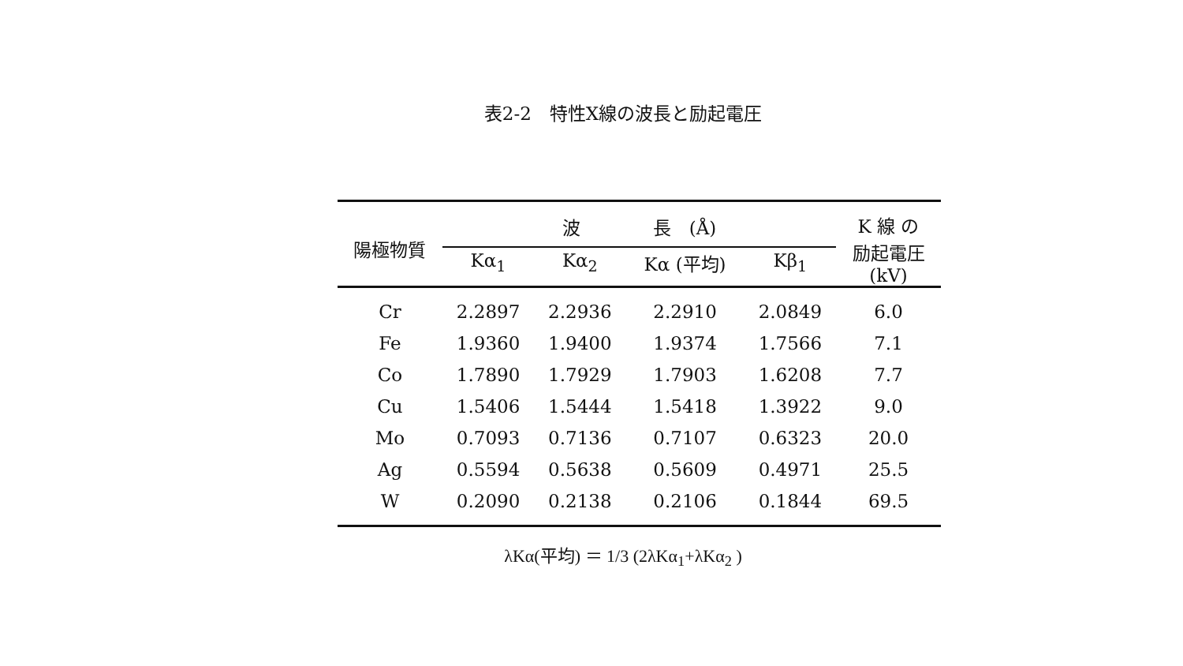表2-2　特性X線の波長と励起電圧
| 陽極物質 | 波 長 (Å) | | | | K 線 の 励起電圧 (kV) |
| --- | --- | --- | --- | --- | --- |
| | Kα<sub>1</sub> | Kα<sub>2</sub> | Kα (平均) | Kβ<sub>1</sub> | |
| Cr | 2.2897 | 2.2936 | 2.2910 | 2.0849 | 6.0 |
| Fe | 1.9360 | 1.9400 | 1.9374 | 1.7566 | 7.1 |
| Co | 1.7890 | 1.7929 | 1.7903 | 1.6208 | 7.7 |
| Cu | 1.5406 | 1.5444 | 1.5418 | 1.3922 | 9.0 |
| Mo | 0.7093 | 0.7136 | 0.7107 | 0.6323 | 20.0 |
| Ag | 0.5594 | 0.5638 | 0.5609 | 0.4971 | 25.5 |
| W | 0.2090 | 0.2138 | 0.2106 | 0.1844 | 69.5 |
λKα(平均) ＝ 1/3 (2λKα<sub>1</sub>+λKα<sub>2</sub> )